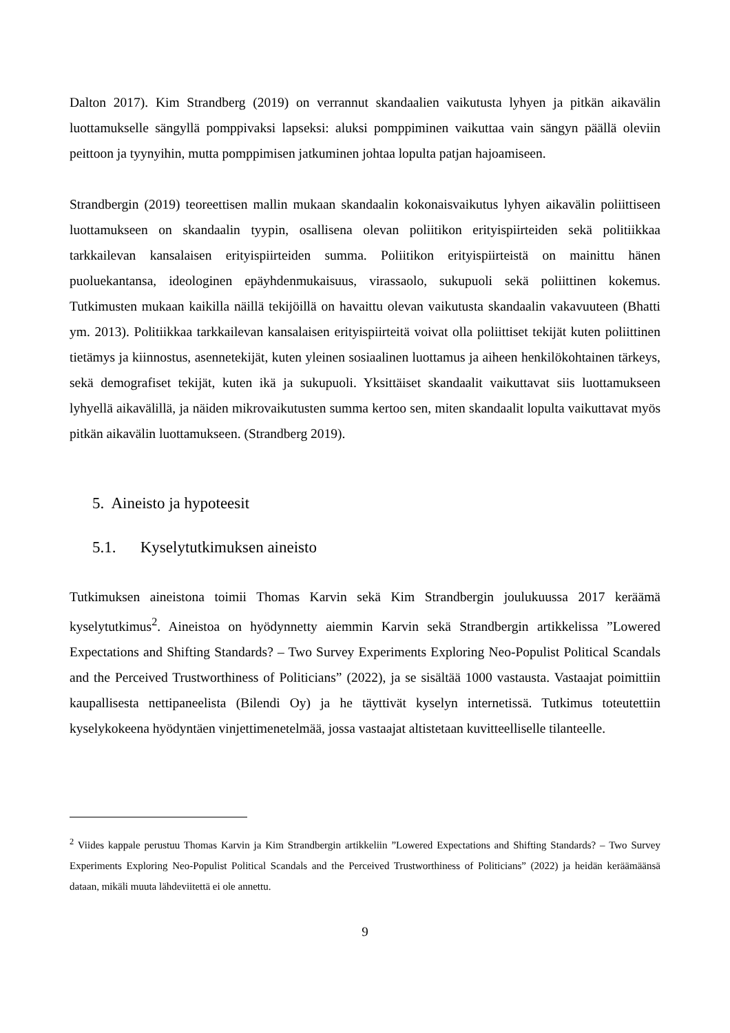Dalton 2017). Kim Strandberg (2019) on verrannut skandaalien vaikutusta lyhyen ja pitkän aikavälin luottamukselle sängyllä pomppivaksi lapseksi: aluksi pomppiminen vaikuttaa vain sängyn päällä oleviin peittoon ja tyynyihin, mutta pomppimisen jatkuminen johtaa lopulta patjan hajoamiseen.
Strandbergin (2019) teoreettisen mallin mukaan skandaalin kokonaisvaikutus lyhyen aikavälin poliittiseen luottamukseen on skandaalin tyypin, osallisena olevan poliitikon erityispiirteiden sekä politiikkaa tarkkailevan kansalaisen erityispiirteiden summa. Poliitikon erityispiirteistä on mainittu hänen puoluekantansa, ideologinen epäyhdenmukaisuus, virassaolo, sukupuoli sekä poliittinen kokemus. Tutkimusten mukaan kaikilla näillä tekijöillä on havaittu olevan vaikutusta skandaalin vakavuuteen (Bhatti ym. 2013). Politiikkaa tarkkailevan kansalaisen erityispiirteitä voivat olla poliittiset tekijät kuten poliittinen tietämys ja kiinnostus, asennetekijät, kuten yleinen sosiaalinen luottamus ja aiheen henkilökohtainen tärkeys, sekä demografiset tekijät, kuten ikä ja sukupuoli. Yksittäiset skandaalit vaikuttavat siis luottamukseen lyhyellä aikavälillä, ja näiden mikrovaikutusten summa kertoo sen, miten skandaalit lopulta vaikuttavat myös pitkän aikavälin luottamukseen. (Strandberg 2019).
5. Aineisto ja hypoteesit
5.1. Kyselytutkimuksen aineisto
Tutkimuksen aineistona toimii Thomas Karvin sekä Kim Strandbergin joulukuussa 2017 keräämä kyselytutkimus<sup>2</sup>. Aineistoa on hyödynnetty aiemmin Karvin sekä Strandbergin artikkelissa ”Lowered Expectations and Shifting Standards? – Two Survey Experiments Exploring Neo-Populist Political Scandals and the Perceived Trustworthiness of Politicians” (2022), ja se sisältää 1000 vastausta. Vastaajat poimittiin kaupallisesta nettipaneelista (Bilendi Oy) ja he täyttivät kyselyn internetissä. Tutkimus toteutettiin kyselykokeena hyödyntäen vinjettimenetelmää, jossa vastaajat altistetaan kuvitteelliselle tilanteelle.
<sup>2</sup> Viides kappale perustuu Thomas Karvin ja Kim Strandbergin artikkeliin ”Lowered Expectations and Shifting Standards? – Two Survey Experiments Exploring Neo-Populist Political Scandals and the Perceived Trustworthiness of Politicians” (2022) ja heidän keräämäänsä dataan, mikäli muuta lähdeviitettä ei ole annettu.
9